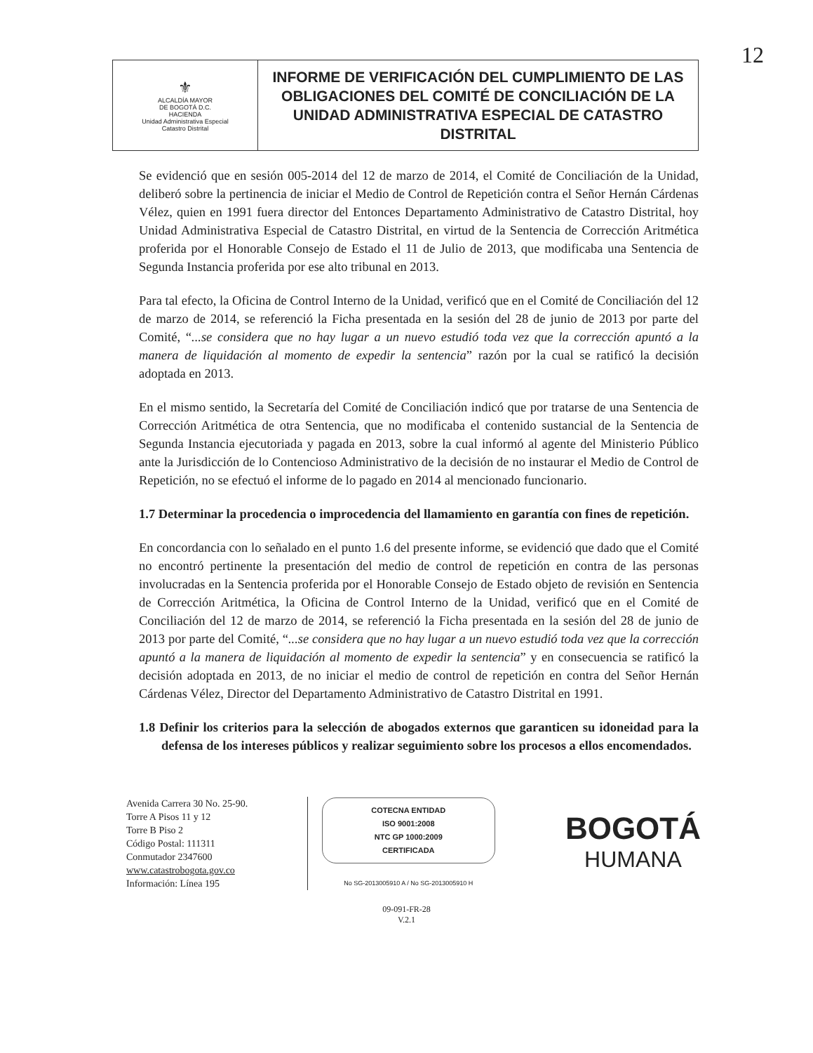12
| ⚜ ALCALDÍA MAYOR DE BOGOTÁ D.C. HACIENDA Unidad Administrativa Especial Catastro Distrital | INFORME DE VERIFICACIÓN DEL CUMPLIMIENTO DE LAS OBLIGACIONES DEL COMITÉ DE CONCILIACIÓN DE LA UNIDAD ADMINISTRATIVA ESPECIAL DE CATASTRO DISTRITAL |
Se evidenció que en sesión 005-2014 del 12 de marzo de 2014, el Comité de Conciliación de la Unidad, deliberó sobre la pertinencia de iniciar el Medio de Control de Repetición contra el Señor Hernán Cárdenas Vélez, quien en 1991 fuera director del Entonces Departamento Administrativo de Catastro Distrital, hoy Unidad Administrativa Especial de Catastro Distrital, en virtud de la Sentencia de Corrección Aritmética proferida por el Honorable Consejo de Estado el 11 de Julio de 2013, que modificaba una Sentencia de Segunda Instancia proferida por ese alto tribunal en 2013.
Para tal efecto, la Oficina de Control Interno de la Unidad, verificó que en el Comité de Conciliación del 12 de marzo de 2014, se referenció la Ficha presentada en la sesión del 28 de junio de 2013 por parte del Comité, “...se considera que no hay lugar a un nuevo estudió toda vez que la corrección apuntó a la manera de liquidación al momento de expedir la sentencia” razón por la cual se ratificó la decisión adoptada en 2013.
En el mismo sentido, la Secretaría del Comité de Conciliación indicó que por tratarse de una Sentencia de Corrección Aritmética de otra Sentencia, que no modificaba el contenido sustancial de la Sentencia de Segunda Instancia ejecutoriada y pagada en 2013, sobre la cual informó al agente del Ministerio Público ante la Jurisdicción de lo Contencioso Administrativo de la decisión de no instaurar el Medio de Control de Repetición, no se efectuó el informe de lo pagado en 2014 al mencionado funcionario.
1.7 Determinar la procedencia o improcedencia del llamamiento en garantía con fines de repetición.
En concordancia con lo señalado en el punto 1.6 del presente informe, se evidenció que dado que el Comité no encontró pertinente la presentación del medio de control de repetición en contra de las personas involucradas en la Sentencia proferida por el Honorable Consejo de Estado objeto de revisión en Sentencia de Corrección Aritmética, la Oficina de Control Interno de la Unidad, verificó que en el Comité de Conciliación del 12 de marzo de 2014, se referenció la Ficha presentada en la sesión del 28 de junio de 2013 por parte del Comité, “...se considera que no hay lugar a un nuevo estudió toda vez que la corrección apuntó a la manera de liquidación al momento de expedir la sentencia” y en consecuencia se ratificó la decisión adoptada en 2013, de no iniciar el medio de control de repetición en contra del Señor Hernán Cárdenas Vélez, Director del Departamento Administrativo de Catastro Distrital en 1991.
1.8 Definir los criterios para la selección de abogados externos que garanticen su idoneidad para la defensa de los intereses públicos y realizar seguimiento sobre los procesos a ellos encomendados.
Avenida Carrera 30 No. 25-90.
Torre A Pisos 11 y 12
Torre B Piso 2
Código Postal: 111311
Conmutador 2347600
www.catastrobogota.gov.co
Información: Línea 195
COTECNA ENTIDAD
ISO 9001:2008
NTC GP 1000:2009
CERTIFICADA
No SG-2013005910 A / No SG-2013005910 H
BOGOTÁ
HUMANA
09-091-FR-28
V.2.1